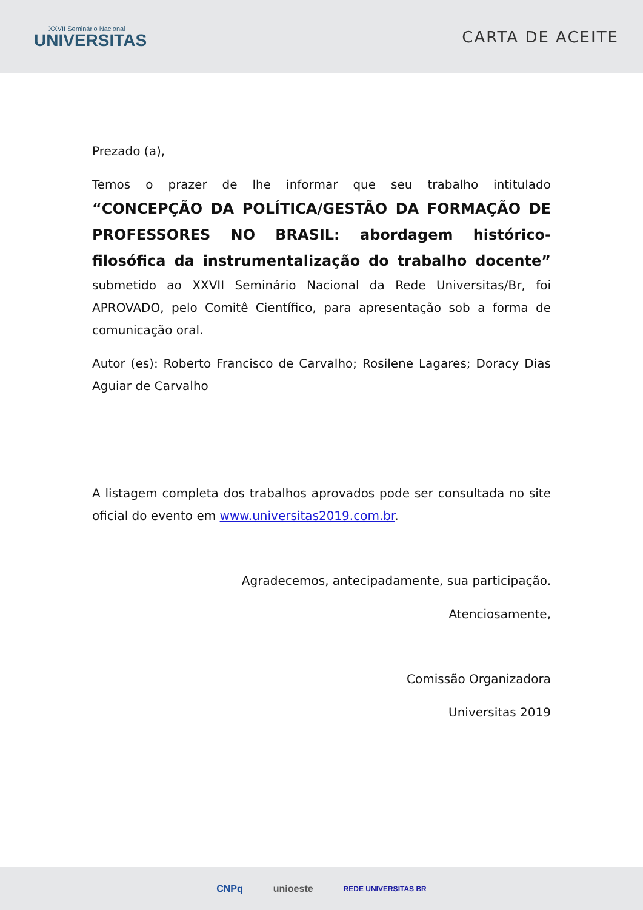XXVII Seminário Nacional
UNIVERSITAS
CARTA DE ACEITE
Prezado (a),
Temos o prazer de lhe informar que seu trabalho intitulado “CONCEPÇÃO DA POLÍTICA/GESTÃO DA FORMAÇÃO DE PROFESSORES NO BRASIL: abordagem histórico-filosófica da instrumentalização do trabalho docente” submetido ao XXVII Seminário Nacional da Rede Universitas/Br, foi APROVADO, pelo Comitê Científico, para apresentação sob a forma de comunicação oral.
Autor (es): Roberto Francisco de Carvalho; Rosilene Lagares; Doracy Dias Aguiar de Carvalho
A listagem completa dos trabalhos aprovados pode ser consultada no site oficial do evento em www.universitas2019.com.br.
Agradecemos, antecipadamente, sua participação.
Atenciosamente,
Comissão Organizadora
Universitas 2019
CNPq unioeste REDE UNIVERSITAS BR